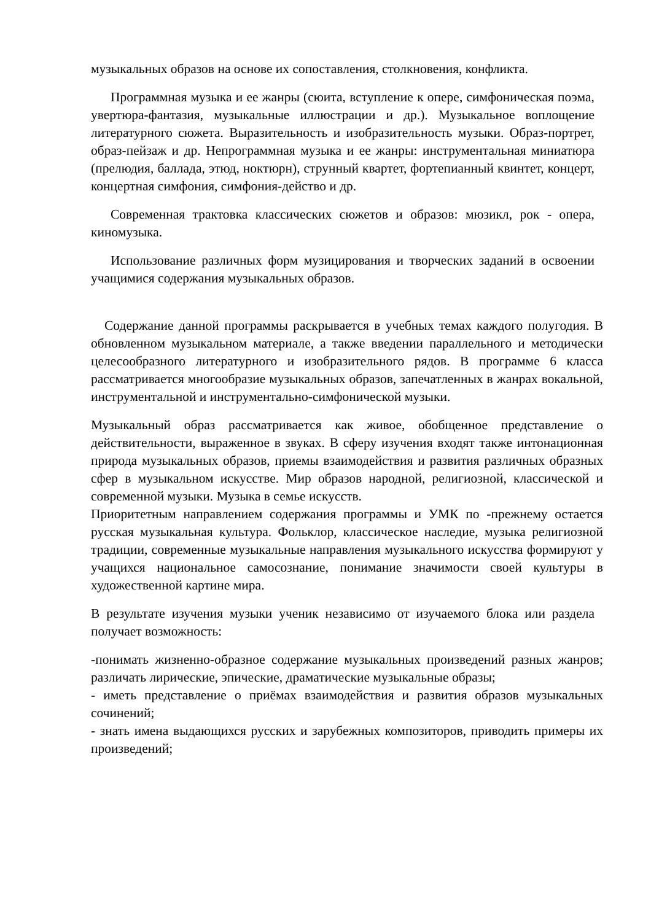музыкальных образов на основе их сопоставления, столкновения, конфликта.
Программная музыка и ее жанры (сюита, вступление к опере, симфоническая поэма, увертюра-фантазия, музыкальные иллюстрации и др.). Музыкальное воплощение литературного сюжета. Выразительность и изобразительность музыки. Образ-портрет, образ-пейзаж и др. Непрограммная музыка и ее жанры: инструментальная миниатюра (прелюдия, баллада, этюд, ноктюрн), струнный квартет, фортепианный квинтет, концерт, концертная симфония, симфония-действо и др.
Современная трактовка классических сюжетов и образов: мюзикл, рок - опера, киномузыка.
Использование различных форм музицирования и творческих заданий в освоении учащимися содержания музыкальных образов.
Содержание данной программы раскрывается в учебных темах каждого полугодия. В обновленном музыкальном материале, а также введении параллельного и методически целесообразного литературного и изобразительного рядов. В программе 6 класса рассматривается многообразие музыкальных образов, запечатленных в жанрах вокальной, инструментальной и инструментально-симфонической музыки.
Музыкальный образ рассматривается как живое, обобщенное представление о действительности, выраженное в звуках. В сферу изучения входят также интонационная природа музыкальных образов, приемы взаимодействия и развития различных образных сфер в музыкальном искусстве. Мир образов народной, религиозной, классической и современной музыки. Музыка в семье искусств.
Приоритетным направлением содержания программы и УМК по -прежнему остается русская музыкальная культура. Фольклор, классическое наследие, музыка религиозной традиции, современные музыкальные направления музыкального искусства формируют у учащихся национальное самосознание, понимание значимости своей культуры в художественной картине мира.
В результате изучения музыки ученик независимо от изучаемого блока или раздела получает возможность:
-понимать жизненно-образное содержание музыкальных произведений разных жанров; различать лирические, эпические, драматические музыкальные образы;
- иметь представление о приёмах взаимодействия и развития образов музыкальных сочинений;
- знать имена выдающихся русских и зарубежных композиторов, приводить примеры их произведений;